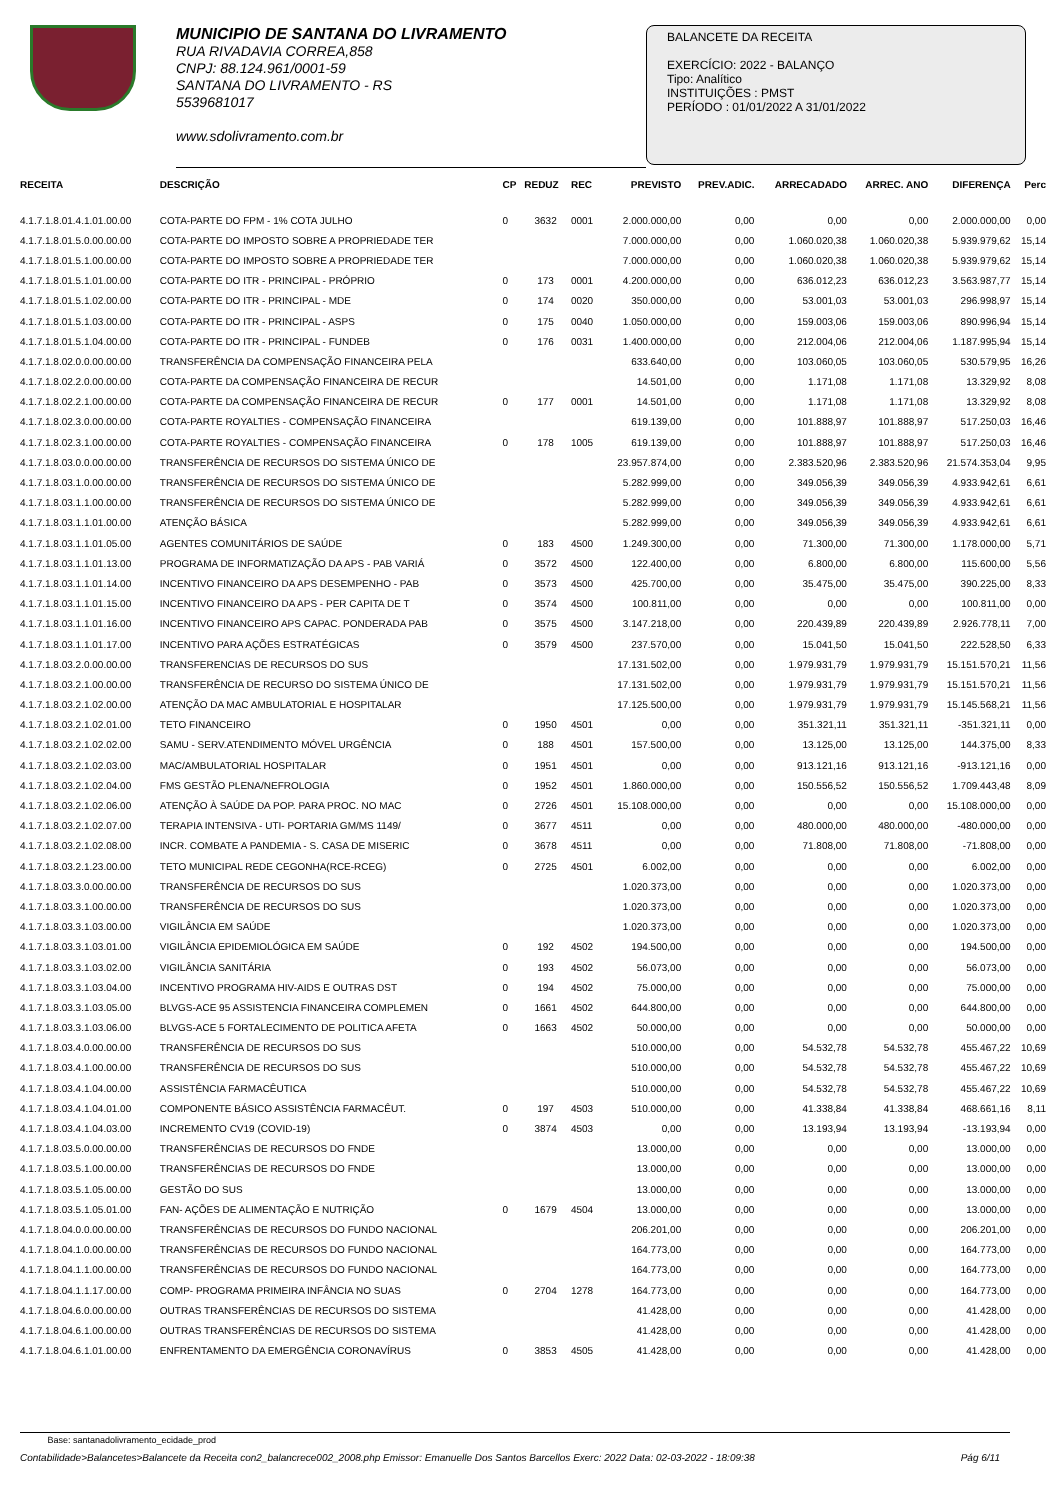MUNICIPIO DE SANTANA DO LIVRAMENTO
RUA RIVADAVIA CORREA,858
CNPJ: 88.124.961/0001-59
SANTANA DO LIVRAMENTO - RS
5539681017
www.sdolivramento.com.br
BALANCETE DA RECEITA
EXERCÍCIO: 2022 - BALANÇO
Tipo: Analítico
INSTITUIÇÕES : PMST
PERÍODO : 01/01/2022 A 31/01/2022
| RECEITA | DESCRIÇÃO | CP | REDUZ | REC | PREVISTO | PREV.ADIC. | ARRECADADO | ARREC. ANO | DIFERENÇA | Perc |
| --- | --- | --- | --- | --- | --- | --- | --- | --- | --- | --- |
| 4.1.7.1.8.01.4.1.01.00.00 | COTA-PARTE DO FPM - 1% COTA JULHO | 0 | 3632 | 0001 | 2.000.000,00 | 0,00 | 0,00 | 0,00 | 2.000.000,00 | 0,00 |
| 4.1.7.1.8.01.5.0.00.00.00 | COTA-PARTE DO IMPOSTO SOBRE A PROPRIEDADE TER | | | | 7.000.000,00 | 0,00 | 1.060.020,38 | 1.060.020,38 | 5.939.979,62 | 15,14 |
| 4.1.7.1.8.01.5.1.00.00.00 | COTA-PARTE DO IMPOSTO SOBRE A PROPRIEDADE TER | | | | 7.000.000,00 | 0,00 | 1.060.020,38 | 1.060.020,38 | 5.939.979,62 | 15,14 |
| 4.1.7.1.8.01.5.1.01.00.00 | COTA-PARTE DO ITR - PRINCIPAL - PRÓPRIO | 0 | 173 | 0001 | 4.200.000,00 | 0,00 | 636.012,23 | 636.012,23 | 3.563.987,77 | 15,14 |
| 4.1.7.1.8.01.5.1.02.00.00 | COTA-PARTE DO ITR - PRINCIPAL - MDE | 0 | 174 | 0020 | 350.000,00 | 0,00 | 53.001,03 | 53.001,03 | 296.998,97 | 15,14 |
| 4.1.7.1.8.01.5.1.03.00.00 | COTA-PARTE DO ITR - PRINCIPAL - ASPS | 0 | 175 | 0040 | 1.050.000,00 | 0,00 | 159.003,06 | 159.003,06 | 890.996,94 | 15,14 |
| 4.1.7.1.8.01.5.1.04.00.00 | COTA-PARTE DO ITR - PRINCIPAL - FUNDEB | 0 | 176 | 0031 | 1.400.000,00 | 0,00 | 212.004,06 | 212.004,06 | 1.187.995,94 | 15,14 |
| 4.1.7.1.8.02.0.0.00.00.00 | TRANSFERÊNCIA DA COMPENSAÇÃO FINANCEIRA PELA | | | | 633.640,00 | 0,00 | 103.060,05 | 103.060,05 | 530.579,95 | 16,26 |
| 4.1.7.1.8.02.2.0.00.00.00 | COTA-PARTE DA COMPENSAÇÃO FINANCEIRA DE RECUR | | | | 14.501,00 | 0,00 | 1.171,08 | 1.171,08 | 13.329,92 | 8,08 |
| 4.1.7.1.8.02.2.1.00.00.00 | COTA-PARTE DA COMPENSAÇÃO FINANCEIRA DE RECUR | 0 | 177 | 0001 | 14.501,00 | 0,00 | 1.171,08 | 1.171,08 | 13.329,92 | 8,08 |
| 4.1.7.1.8.02.3.0.00.00.00 | COTA-PARTE ROYALTIES - COMPENSAÇÃO FINANCEIRA | | | | 619.139,00 | 0,00 | 101.888,97 | 101.888,97 | 517.250,03 | 16,46 |
| 4.1.7.1.8.02.3.1.00.00.00 | COTA-PARTE ROYALTIES - COMPENSAÇÃO FINANCEIRA | 0 | 178 | 1005 | 619.139,00 | 0,00 | 101.888,97 | 101.888,97 | 517.250,03 | 16,46 |
| 4.1.7.1.8.03.0.0.00.00.00 | TRANSFERÊNCIA DE RECURSOS DO SISTEMA ÚNICO DE | | | | 23.957.874,00 | 0,00 | 2.383.520,96 | 2.383.520,96 | 21.574.353,04 | 9,95 |
| 4.1.7.1.8.03.1.0.00.00.00 | TRANSFERÊNCIA DE RECURSOS DO SISTEMA ÚNICO DE | | | | 5.282.999,00 | 0,00 | 349.056,39 | 349.056,39 | 4.933.942,61 | 6,61 |
| 4.1.7.1.8.03.1.1.00.00.00 | TRANSFERÊNCIA DE RECURSOS DO SISTEMA ÚNICO DE | | | | 5.282.999,00 | 0,00 | 349.056,39 | 349.056,39 | 4.933.942,61 | 6,61 |
| 4.1.7.1.8.03.1.1.01.00.00 | ATENÇÃO BÁSICA | | | | 5.282.999,00 | 0,00 | 349.056,39 | 349.056,39 | 4.933.942,61 | 6,61 |
| 4.1.7.1.8.03.1.1.01.05.00 | AGENTES COMUNITÁRIOS DE SAÚDE | 0 | 183 | 4500 | 1.249.300,00 | 0,00 | 71.300,00 | 71.300,00 | 1.178.000,00 | 5,71 |
| 4.1.7.1.8.03.1.1.01.13.00 | PROGRAMA DE INFORMATIZAÇÃO DA APS - PAB VARIÁ | 0 | 3572 | 4500 | 122.400,00 | 0,00 | 6.800,00 | 6.800,00 | 115.600,00 | 5,56 |
| 4.1.7.1.8.03.1.1.01.14.00 | INCENTIVO FINANCEIRO DA APS DESEMPENHO - PAB | 0 | 3573 | 4500 | 425.700,00 | 0,00 | 35.475,00 | 35.475,00 | 390.225,00 | 8,33 |
| 4.1.7.1.8.03.1.1.01.15.00 | INCENTIVO FINANCEIRO DA APS - PER CAPITA DE T | 0 | 3574 | 4500 | 100.811,00 | 0,00 | 0,00 | 0,00 | 100.811,00 | 0,00 |
| 4.1.7.1.8.03.1.1.01.16.00 | INCENTIVO FINANCEIRO APS CAPAC. PONDERADA PAB | 0 | 3575 | 4500 | 3.147.218,00 | 0,00 | 220.439,89 | 220.439,89 | 2.926.778,11 | 7,00 |
| 4.1.7.1.8.03.1.1.01.17.00 | INCENTIVO PARA AÇÕES ESTRATÉGICAS | 0 | 3579 | 4500 | 237.570,00 | 0,00 | 15.041,50 | 15.041,50 | 222.528,50 | 6,33 |
| 4.1.7.1.8.03.2.0.00.00.00 | TRANSFERENCIAS DE RECURSOS DO SUS | | | | 17.131.502,00 | 0,00 | 1.979.931,79 | 1.979.931,79 | 15.151.570,21 | 11,56 |
| 4.1.7.1.8.03.2.1.00.00.00 | TRANSFERÊNCIA DE RECURSO DO SISTEMA ÚNICO DE | | | | 17.131.502,00 | 0,00 | 1.979.931,79 | 1.979.931,79 | 15.151.570,21 | 11,56 |
| 4.1.7.1.8.03.2.1.02.00.00 | ATENÇÃO DA MAC AMBULATORIAL E HOSPITALAR | | | | 17.125.500,00 | 0,00 | 1.979.931,79 | 1.979.931,79 | 15.145.568,21 | 11,56 |
| 4.1.7.1.8.03.2.1.02.01.00 | TETO FINANCEIRO | 0 | 1950 | 4501 | 0,00 | 0,00 | 351.321,11 | 351.321,11 | -351.321,11 | 0,00 |
| 4.1.7.1.8.03.2.1.02.02.00 | SAMU - SERV.ATENDIMENTO MÓVEL URGÊNCIA | 0 | 188 | 4501 | 157.500,00 | 0,00 | 13.125,00 | 13.125,00 | 144.375,00 | 8,33 |
| 4.1.7.1.8.03.2.1.02.03.00 | MAC/AMBULATORIAL HOSPITALAR | 0 | 1951 | 4501 | 0,00 | 0,00 | 913.121,16 | 913.121,16 | -913.121,16 | 0,00 |
| 4.1.7.1.8.03.2.1.02.04.00 | FMS GESTÃO PLENA/NEFROLOGIA | 0 | 1952 | 4501 | 1.860.000,00 | 0,00 | 150.556,52 | 150.556,52 | 1.709.443,48 | 8,09 |
| 4.1.7.1.8.03.2.1.02.06.00 | ATENÇÃO À SAÚDE DA POP. PARA PROC. NO MAC | 0 | 2726 | 4501 | 15.108.000,00 | 0,00 | 0,00 | 0,00 | 15.108.000,00 | 0,00 |
| 4.1.7.1.8.03.2.1.02.07.00 | TERAPIA INTENSIVA - UTI- PORTARIA GM/MS 1149/ | 0 | 3677 | 4511 | 0,00 | 0,00 | 480.000,00 | 480.000,00 | -480.000,00 | 0,00 |
| 4.1.7.1.8.03.2.1.02.08.00 | INCR. COMBATE A PANDEMIA - S. CASA DE MISERIC | 0 | 3678 | 4511 | 0,00 | 0,00 | 71.808,00 | 71.808,00 | -71.808,00 | 0,00 |
| 4.1.7.1.8.03.2.1.23.00.00 | TETO MUNICIPAL REDE CEGONHA(RCE-RCEG) | 0 | 2725 | 4501 | 6.002,00 | 0,00 | 0,00 | 0,00 | 6.002,00 | 0,00 |
| 4.1.7.1.8.03.3.0.00.00.00 | TRANSFERÊNCIA DE RECURSOS DO SUS | | | | 1.020.373,00 | 0,00 | 0,00 | 0,00 | 1.020.373,00 | 0,00 |
| 4.1.7.1.8.03.3.1.00.00.00 | TRANSFERÊNCIA DE RECURSOS DO SUS | | | | 1.020.373,00 | 0,00 | 0,00 | 0,00 | 1.020.373,00 | 0,00 |
| 4.1.7.1.8.03.3.1.03.00.00 | VIGILÂNCIA EM SAÚDE | | | | 1.020.373,00 | 0,00 | 0,00 | 0,00 | 1.020.373,00 | 0,00 |
| 4.1.7.1.8.03.3.1.03.01.00 | VIGILÂNCIA EPIDEMIOLÓGICA EM SAÚDE | 0 | 192 | 4502 | 194.500,00 | 0,00 | 0,00 | 0,00 | 194.500,00 | 0,00 |
| 4.1.7.1.8.03.3.1.03.02.00 | VIGILÂNCIA SANITÁRIA | 0 | 193 | 4502 | 56.073,00 | 0,00 | 0,00 | 0,00 | 56.073,00 | 0,00 |
| 4.1.7.1.8.03.3.1.03.04.00 | INCENTIVO PROGRAMA HIV-AIDS E OUTRAS DST | 0 | 194 | 4502 | 75.000,00 | 0,00 | 0,00 | 0,00 | 75.000,00 | 0,00 |
| 4.1.7.1.8.03.3.1.03.05.00 | BLVGS-ACE 95 ASSISTENCIA FINANCEIRA COMPLEMEN | 0 | 1661 | 4502 | 644.800,00 | 0,00 | 0,00 | 0,00 | 644.800,00 | 0,00 |
| 4.1.7.1.8.03.3.1.03.06.00 | BLVGS-ACE 5 FORTALECIMENTO DE POLITICA AFETA | 0 | 1663 | 4502 | 50.000,00 | 0,00 | 0,00 | 0,00 | 50.000,00 | 0,00 |
| 4.1.7.1.8.03.4.0.00.00.00 | TRANSFERÊNCIA DE RECURSOS DO SUS | | | | 510.000,00 | 0,00 | 54.532,78 | 54.532,78 | 455.467,22 | 10,69 |
| 4.1.7.1.8.03.4.1.00.00.00 | TRANSFERÊNCIA DE RECURSOS DO SUS | | | | 510.000,00 | 0,00 | 54.532,78 | 54.532,78 | 455.467,22 | 10,69 |
| 4.1.7.1.8.03.4.1.04.00.00 | ASSISTÊNCIA FARMACÊUTICA | | | | 510.000,00 | 0,00 | 54.532,78 | 54.532,78 | 455.467,22 | 10,69 |
| 4.1.7.1.8.03.4.1.04.01.00 | COMPONENTE BÁSICO ASSISTÊNCIA FARMACÊUT. | 0 | 197 | 4503 | 510.000,00 | 0,00 | 41.338,84 | 41.338,84 | 468.661,16 | 8,11 |
| 4.1.7.1.8.03.4.1.04.03.00 | INCREMENTO CV19 (COVID-19) | 0 | 3874 | 4503 | 0,00 | 0,00 | 13.193,94 | 13.193,94 | -13.193,94 | 0,00 |
| 4.1.7.1.8.03.5.0.00.00.00 | TRANSFERÊNCIAS DE RECURSOS DO FNDE | | | | 13.000,00 | 0,00 | 0,00 | 0,00 | 13.000,00 | 0,00 |
| 4.1.7.1.8.03.5.1.00.00.00 | TRANSFERÊNCIAS DE RECURSOS DO FNDE | | | | 13.000,00 | 0,00 | 0,00 | 0,00 | 13.000,00 | 0,00 |
| 4.1.7.1.8.03.5.1.05.00.00 | GESTÃO DO SUS | | | | 13.000,00 | 0,00 | 0,00 | 0,00 | 13.000,00 | 0,00 |
| 4.1.7.1.8.03.5.1.05.01.00 | FAN- AÇÕES DE ALIMENTAÇÃO E NUTRIÇÃO | 0 | 1679 | 4504 | 13.000,00 | 0,00 | 0,00 | 0,00 | 13.000,00 | 0,00 |
| 4.1.7.1.8.04.0.0.00.00.00 | TRANSFERÊNCIAS DE RECURSOS DO FUNDO NACIONAL | | | | 206.201,00 | 0,00 | 0,00 | 0,00 | 206.201,00 | 0,00 |
| 4.1.7.1.8.04.1.0.00.00.00 | TRANSFERÊNCIAS DE RECURSOS DO FUNDO NACIONAL | | | | 164.773,00 | 0,00 | 0,00 | 0,00 | 164.773,00 | 0,00 |
| 4.1.7.1.8.04.1.1.00.00.00 | TRANSFERÊNCIAS DE RECURSOS DO FUNDO NACIONAL | | | | 164.773,00 | 0,00 | 0,00 | 0,00 | 164.773,00 | 0,00 |
| 4.1.7.1.8.04.1.1.17.00.00 | COMP- PROGRAMA PRIMEIRA INFÂNCIA NO SUAS | 0 | 2704 | 1278 | 164.773,00 | 0,00 | 0,00 | 0,00 | 164.773,00 | 0,00 |
| 4.1.7.1.8.04.6.0.00.00.00 | OUTRAS TRANSFERÊNCIAS DE RECURSOS DO SISTEMA | | | | 41.428,00 | 0,00 | 0,00 | 0,00 | 41.428,00 | 0,00 |
| 4.1.7.1.8.04.6.1.00.00.00 | OUTRAS TRANSFERÊNCIAS DE RECURSOS DO SISTEMA | | | | 41.428,00 | 0,00 | 0,00 | 0,00 | 41.428,00 | 0,00 |
| 4.1.7.1.8.04.6.1.01.00.00 | ENFRENTAMENTO DA EMERGÊNCIA CORONAVÍRUS | 0 | 3853 | 4505 | 41.428,00 | 0,00 | 0,00 | 0,00 | 41.428,00 | 0,00 |
Base: santanadolivramento_ecidade_prod
Contabilidade>Balancetes>Balancete da Receita con2_balancrece002_2008.php Emissor: Emanuelle Dos Santos Barcellos Exerc: 2022 Data: 02-03-2022 - 18:09:38 Pág 6/11